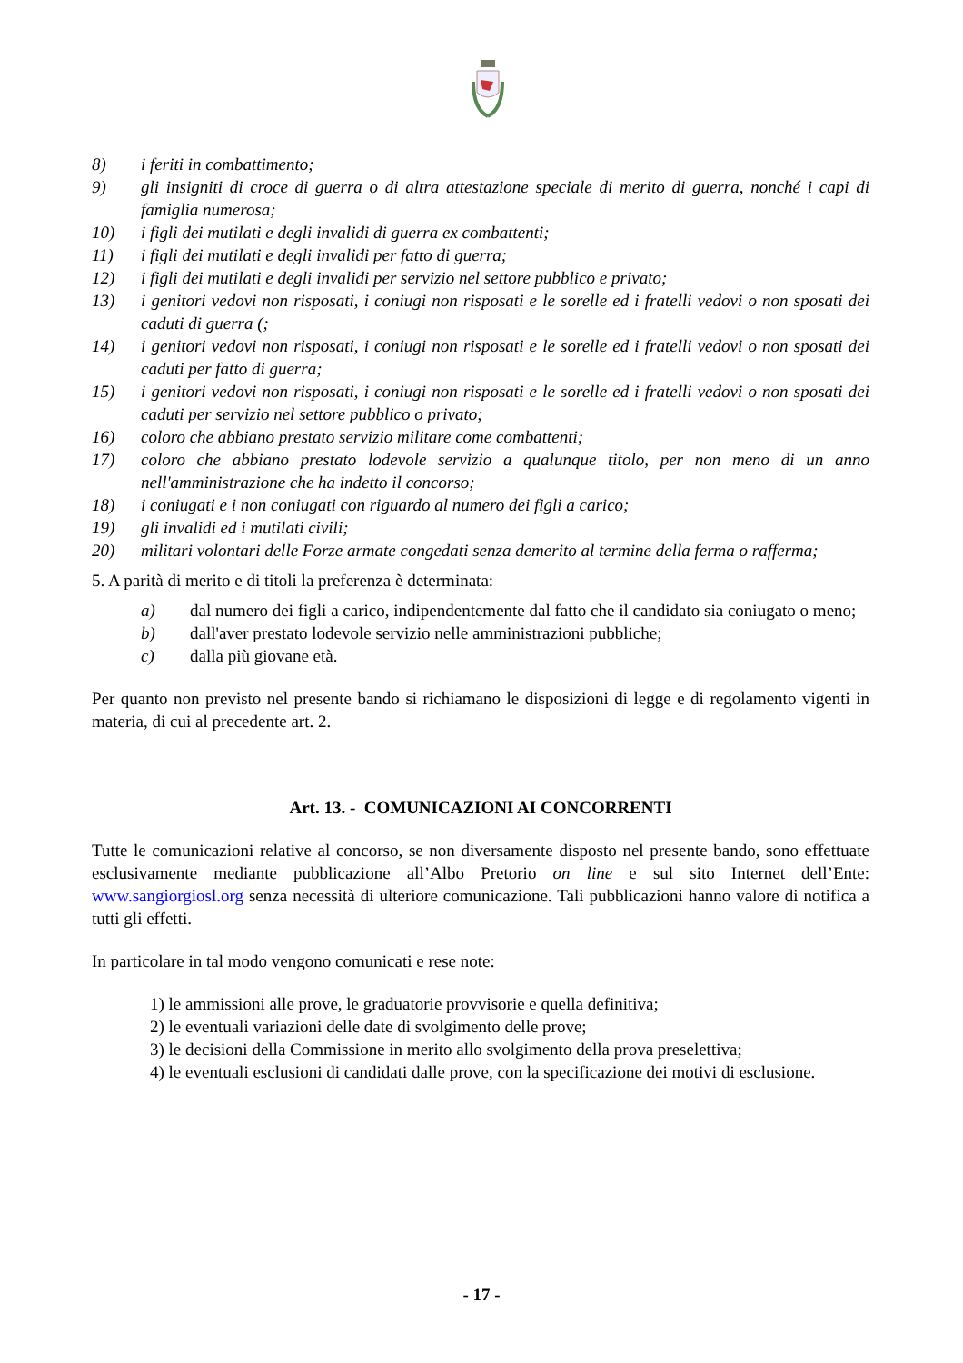8) i feriti in combattimento;
9) gli insigniti di croce di guerra o di altra attestazione speciale di merito di guerra, nonché i capi di famiglia numerosa;
10) i figli dei mutilati e degli invalidi di guerra ex combattenti;
11) i figli dei mutilati e degli invalidi per fatto di guerra;
12) i figli dei mutilati e degli invalidi per servizio nel settore pubblico e privato;
13) i genitori vedovi non risposati, i coniugi non risposati e le sorelle ed i fratelli vedovi o non sposati dei caduti di guerra (;
14) i genitori vedovi non risposati, i coniugi non risposati e le sorelle ed i fratelli vedovi o non sposati dei caduti per fatto di guerra;
15) i genitori vedovi non risposati, i coniugi non risposati e le sorelle ed i fratelli vedovi o non sposati dei caduti per servizio nel settore pubblico o privato;
16) coloro che abbiano prestato servizio militare come combattenti;
17) coloro che abbiano prestato lodevole servizio a qualunque titolo, per non meno di un anno nell'amministrazione che ha indetto il concorso;
18) i coniugati e i non coniugati con riguardo al numero dei figli a carico;
19) gli invalidi ed i mutilati civili;
20) militari volontari delle Forze armate congedati senza demerito al termine della ferma o rafferma;
5. A parità di merito e di titoli la preferenza è determinata:
a) dal numero dei figli a carico, indipendentemente dal fatto che il candidato sia coniugato o meno;
b) dall'aver prestato lodevole servizio nelle amministrazioni pubbliche;
c) dalla più giovane età.
Per quanto non previsto nel presente bando si richiamano le disposizioni di legge e di regolamento vigenti in materia, di cui al precedente art. 2.
Art. 13. - COMUNICAZIONI AI CONCORRENTI
Tutte le comunicazioni relative al concorso, se non diversamente disposto nel presente bando, sono effettuate esclusivamente mediante pubblicazione all’Albo Pretorio on line e sul sito Internet dell’Ente: www.sangiorgiosl.org senza necessità di ulteriore comunicazione. Tali pubblicazioni hanno valore di notifica a tutti gli effetti.
In particolare in tal modo vengono comunicati e rese note:
1) le ammissioni alle prove, le graduatorie provvisorie e quella definitiva;
2) le eventuali variazioni delle date di svolgimento delle prove;
3) le decisioni della Commissione in merito allo svolgimento della prova preselettiva;
4) le eventuali esclusioni di candidati dalle prove, con la specificazione dei motivi di esclusione.
- 17 -